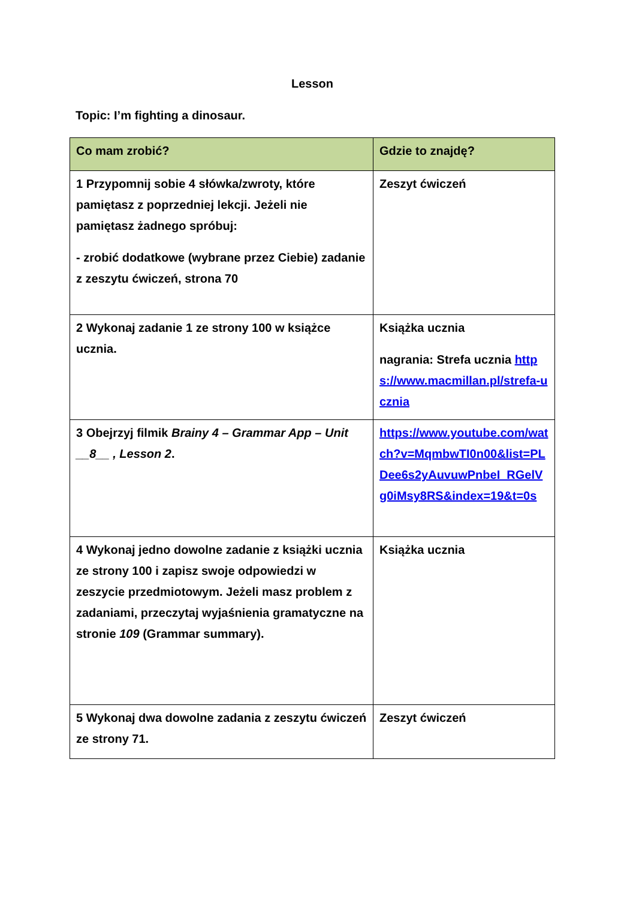Lesson
Topic: I’m fighting a dinosaur.
| Co mam zrobić? | Gdzie to znajdę? |
| --- | --- |
| 1 Przypomnij sobie 4 słówka/zwroty, które pamiętasz z poprzedniej lekcji. Jeżeli nie pamiętasz żadnego spróbuj: - zrobić dodatkowe (wybrane przez Ciebie) zadanie z zeszytu ćwiczeń, strona 70 | Zeszyt ćwiczeń |
| 2 Wykonaj zadanie 1 ze strony 100 w książce ucznia. | Książka ucznia nagrania: Strefa ucznia https://www.macmillan.pl/strefa-ucznia |
| 3 Obejrzyj filmik Brainy 4 – Grammar App – Unit __8__ , Lesson 2 . | https://www.youtube.com/watch?v=MqmbwTI0n00&list=PLDee6s2yAuvuwPnbeI_RGelVg0iMsy8RS&index=19&t=0s |
| 4 Wykonaj jedno dowolne zadanie z książki ucznia ze strony 100 i zapisz swoje odpowiedzi w zeszycie przedmiotowym. Jeżeli masz problem z zadaniami, przeczytaj wyjaśnienia gramatyczne na stronie 109 (Grammar summary). | Książka ucznia |
| 5 Wykonaj dwa dowolne zadania z zeszytu ćwiczeń ze strony 71. | Zeszyt ćwiczeń |